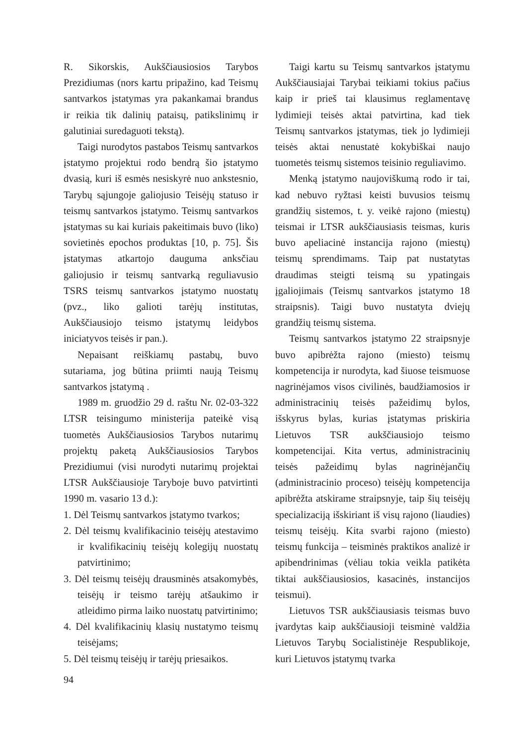R. Sikorskis, Aukščiausiosios Tarybos Prezidiumas (nors kartu pripažino, kad Teismų santvarkos įstatymas yra pakankamai brandus ir reikia tik dalinių pataisų, patikslinimų ir galutiniai suredaguoti tekstą).
Taigi nurodytos pastabos Teismų santvarkos įstatymo projektui rodo bendrą šio įstatymo dvasią, kuri iš esmės nesiskyrė nuo ankstesnio, Tarybų sąjungoje galiojusio Teisėjų statuso ir teismų santvarkos įstatymo. Teismų santvarkos įstatymas su kai kuriais pakeitimais buvo (liko) sovietinės epochos produktas [10, p. 75]. Šis įstatymas atkartojo dauguma anksčiau galiojusio ir teismų santvarką reguliavusio TSRS teismų santvarkos įstatymo nuostatų (pvz., liko galioti tarėjų institutas, Aukščiausiojo teismo įstatymų leidybos iniciatyvos teisės ir pan.).
Nepaisant reiškiamų pastabų, buvo sutariama, jog būtina priimti naują Teismų santvarkos įstatymą .
1989 m. gruodžio 29 d. raštu Nr. 02-03-322 LTSR teisingumo ministerija pateikė visą tuometės Aukščiausiosios Tarybos nutarimų projektų paketą Aukščiausiosios Tarybos Prezidiumui (visi nurodyti nutarimų projektai LTSR Aukščiausioje Taryboje buvo patvirtinti 1990 m. vasario 13 d.):
1. Dėl Teismų santvarkos įstatymo tvarkos;
2. Dėl teismų kvalifikacinio teisėjų atestavimo ir kvalifikacinių teisėjų kolegijų nuostatų patvirtinimo;
3. Dėl teismų teisėjų drausminės atsakomybės, teisėjų ir teismo tarėjų atšaukimo ir atleidimo pirma laiko nuostatų patvirtinimo;
4. Dėl kvalifikacinių klasių nustatymo teismų teisėjams;
5. Dėl teismų teisėjų ir tarėjų priesaikos.
Taigi kartu su Teismų santvarkos įstatymu Aukščiausiajai Tarybai teikiami tokius pačius kaip ir prieš tai klausimus reglamentavę lydimieji teisės aktai patvirtina, kad tiek Teismų santvarkos įstatymas, tiek jo lydimieji teisės aktai nenustatė kokybiškai naujo tuometės teismų sistemos teisinio reguliavimo.
Menką įstatymo naujoviškumą rodo ir tai, kad nebuvo ryžtasi keisti buvusios teismų grandžių sistemos, t. y. veikė rajono (miestų) teismai ir LTSR aukščiausiasis teismas, kuris buvo apeliacinė instancija rajono (miestų) teismų sprendimams. Taip pat nustatytas draudimas steigti teismą su ypatingais įgaliojimais (Teismų santvarkos įstatymo 18 straipsnis). Taigi buvo nustatyta dviejų grandžių teismų sistema.
Teismų santvarkos įstatymo 22 straipsnyje buvo apibrėžta rajono (miesto) teismų kompetencija ir nurodyta, kad šiuose teismuose nagrinėjamos visos civilinės, baudžiamosios ir administracinių teisės pažeidimų bylos, išskyrus bylas, kurias įstatymas priskiria Lietuvos TSR aukščiausiojo teismo kompetencijai. Kita vertus, administracinių teisės pažeidimų bylas nagrinėjančių (administracinio proceso) teisėjų kompetencija apibrėžta atskirame straipsnyje, taip šių teisėjų specializaciją išskiriant iš visų rajono (liaudies) teismų teisėjų. Kita svarbi rajono (miesto) teismų funkcija – teisminės praktikos analizė ir apibendrinimas (vėliau tokia veikla patikėta tiktai aukščiausiosios, kasacinės, instancijos teismui).
Lietuvos TSR aukščiausiasis teismas buvo įvardytas kaip aukščiausioji teisminė valdžia Lietuvos Tarybų Socialistinėje Respublikoje, kuri Lietuvos įstatymų tvarka
94